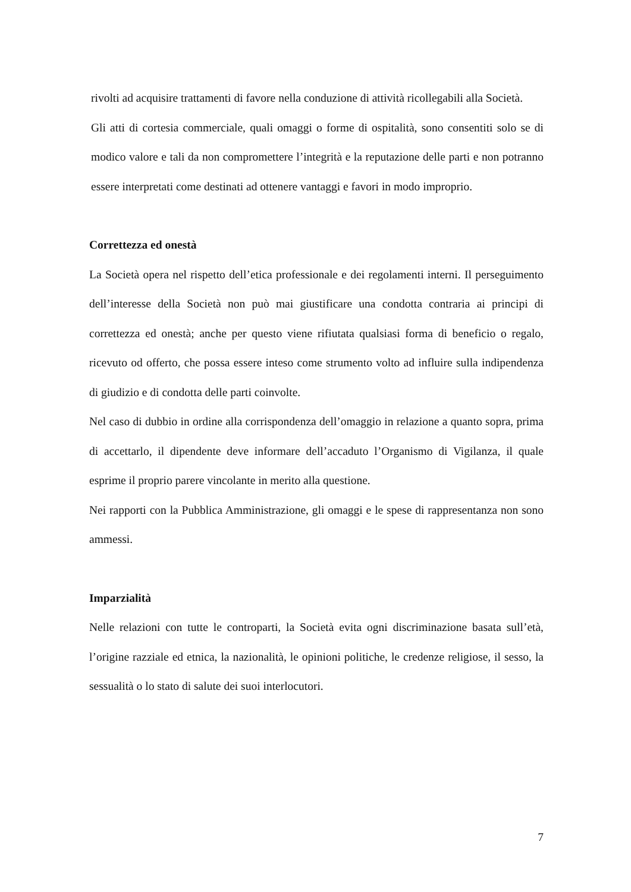rivolti ad acquisire trattamenti di favore nella conduzione di attività ricollegabili alla Società.
Gli atti di cortesia commerciale, quali omaggi o forme di ospitalità, sono consentiti solo se di modico valore e tali da non compromettere l’integrità e la reputazione delle parti e non potranno essere interpretati come destinati ad ottenere vantaggi e favori in modo improprio.
Correttezza ed onestà
La Società opera nel rispetto dell’etica professionale e dei regolamenti interni. Il perseguimento dell’interesse della Società non può mai giustificare una condotta contraria ai principi di correttezza ed onestà; anche per questo viene rifiutata qualsiasi forma di beneficio o regalo, ricevuto od offerto, che possa essere inteso come strumento volto ad influire sulla indipendenza di giudizio e di condotta delle parti coinvolte.
Nel caso di dubbio in ordine alla corrispondenza dell’omaggio in relazione a quanto sopra, prima di accettarlo, il dipendente deve informare dell’accaduto l’Organismo di Vigilanza, il quale esprime il proprio parere vincolante in merito alla questione.
Nei rapporti con la Pubblica Amministrazione, gli omaggi e le spese di rappresentanza non sono ammessi.
Imparzialità
Nelle relazioni con tutte le controparti, la Società evita ogni discriminazione basata sull’età, l’origine razziale ed etnica, la nazionalità, le opinioni politiche, le credenze religiose, il sesso, la sessualità o lo stato di salute dei suoi interlocutori.
7